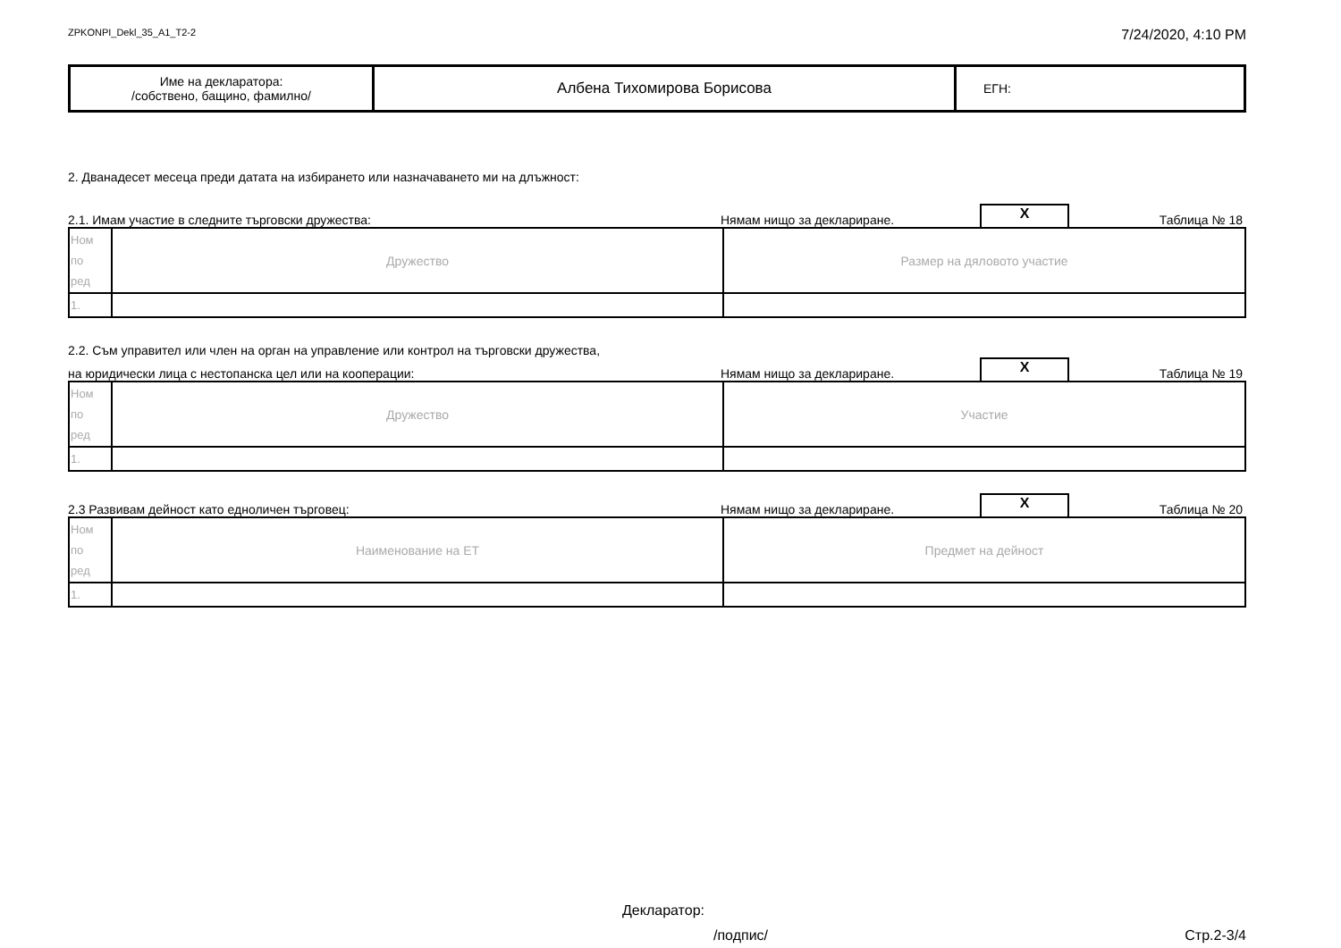ZPKONPI_Dekl_35_A1_T2-2 7/24/2020, 4:10 PM
| Име на декларатора: /собствено, бащино, фамилно/ | Албена Тихомирова Борисова | ЕГН: |
2. Дванадесет месеца преди датата на избирането или назначаването ми на длъжност:
2.1. Имам участие в следните търговски дружества: Нямам нищо за деклариране. X Таблица № 18
| Ном по ред | Дружество | Размер на дяловото участие |
| 1. | | |
2.2. Съм управител или член на орган на управление или контрол на търговски дружества,
на юридически лица с нестопанска цел или на кооперации: Нямам нищо за деклариране. X Таблица № 19
| Ном по ред | Дружество | Участие |
| 1. | | |
2.3 Развивам дейност като едноличен търговец: Нямам нищо за деклариране. X Таблица № 20
| Ном по ред | Наименование на ЕТ | Предмет на дейност |
| 1. | | |
Декларатор:
/подпис/ Стр.2-3/4